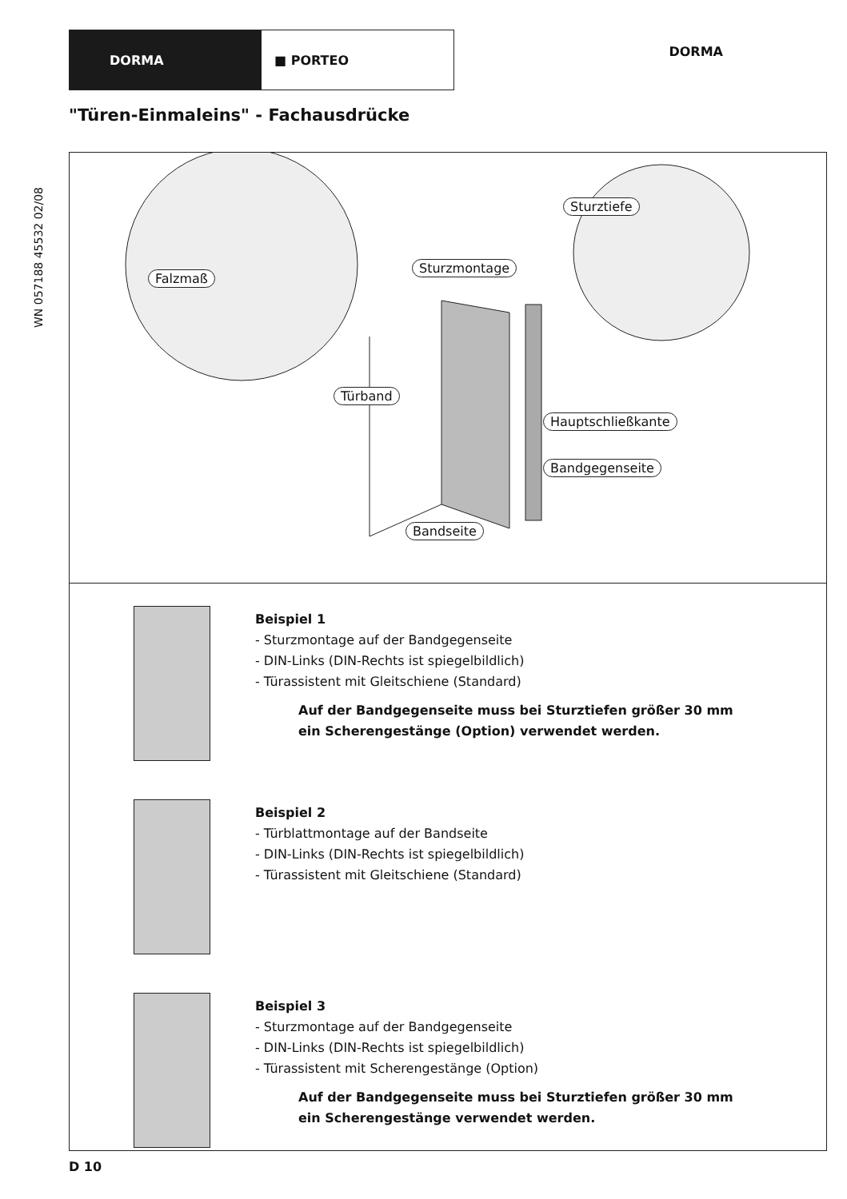DORMA ■ PORTEO
DORMA
WN 057188 45532 02/08
"Türen-Einmaleins" - Fachausdrücke
Falzmaß
Sturzmontage
Sturztiefe
Türband
Hauptschließkante
Bandgegenseite
Bandseite
Beispiel 1
- Sturzmontage auf der Bandgegenseite
- DIN-Links (DIN-Rechts ist spiegelbildlich)
- Türassistent mit Gleitschiene (Standard)
Auf der Bandgegenseite muss bei Sturztiefen größer 30 mm
ein Scherengestänge (Option) verwendet werden.
Beispiel 2
- Türblattmontage auf der Bandseite
- DIN-Links (DIN-Rechts ist spiegelbildlich)
- Türassistent mit Gleitschiene (Standard)
Beispiel 3
- Sturzmontage auf der Bandgegenseite
- DIN-Links (DIN-Rechts ist spiegelbildlich)
- Türassistent mit Scherengestänge (Option)
Auf der Bandgegenseite muss bei Sturztiefen größer 30 mm
ein Scherengestänge verwendet werden.
D 10